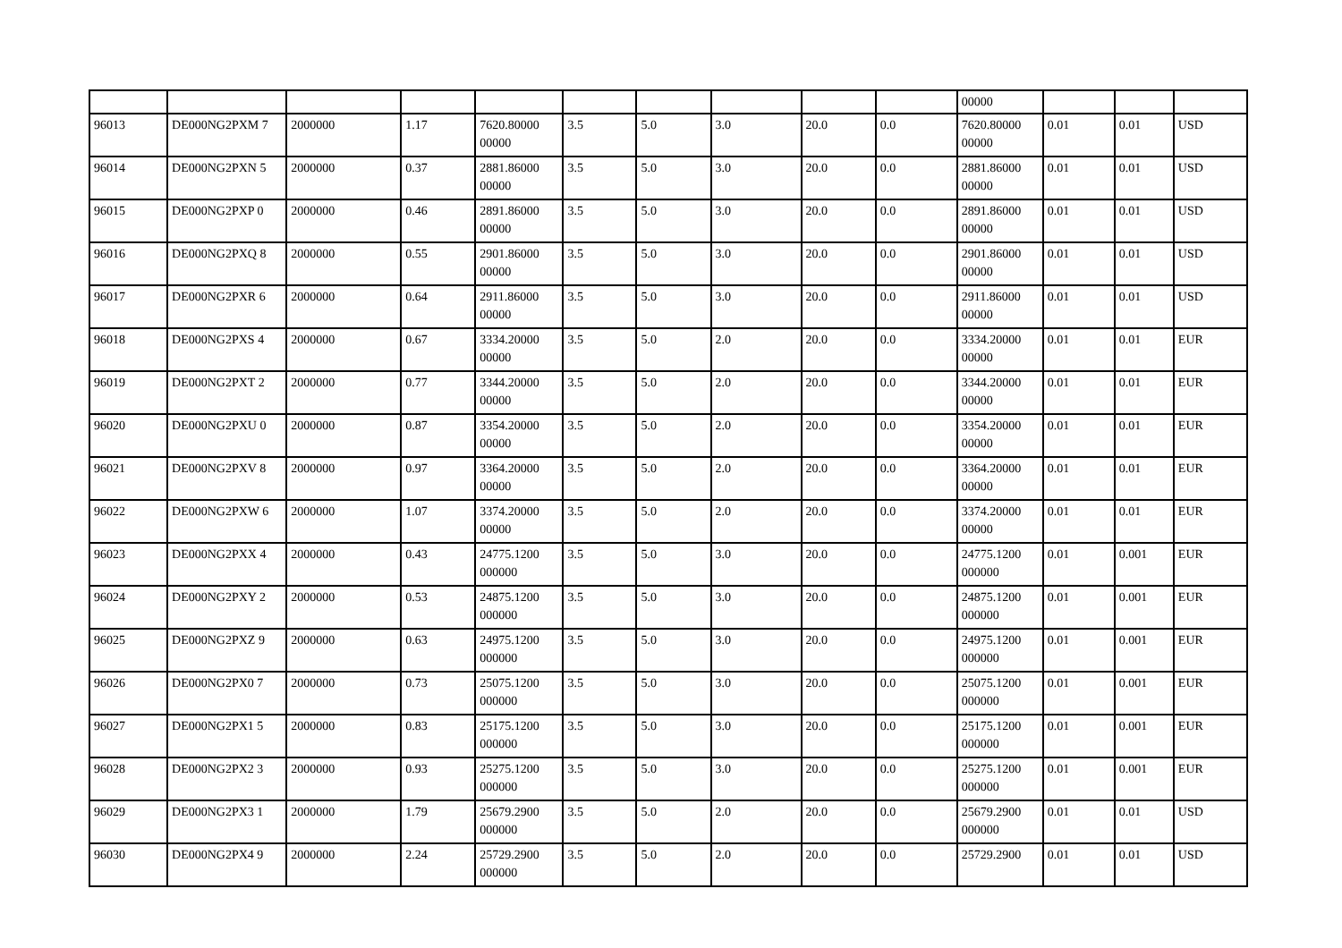| | | | | | | | | | | 00000 | | | |
| 96013 | DE000NG2PXM 7 | 2000000 | 1.17 | 7620.80000 00000 | 3.5 | 5.0 | 3.0 | 20.0 | 0.0 | 7620.80000 00000 | 0.01 | 0.01 | USD |
| 96014 | DE000NG2PXN 5 | 2000000 | 0.37 | 2881.86000 00000 | 3.5 | 5.0 | 3.0 | 20.0 | 0.0 | 2881.86000 00000 | 0.01 | 0.01 | USD |
| 96015 | DE000NG2PXP 0 | 2000000 | 0.46 | 2891.86000 00000 | 3.5 | 5.0 | 3.0 | 20.0 | 0.0 | 2891.86000 00000 | 0.01 | 0.01 | USD |
| 96016 | DE000NG2PXQ 8 | 2000000 | 0.55 | 2901.86000 00000 | 3.5 | 5.0 | 3.0 | 20.0 | 0.0 | 2901.86000 00000 | 0.01 | 0.01 | USD |
| 96017 | DE000NG2PXR 6 | 2000000 | 0.64 | 2911.86000 00000 | 3.5 | 5.0 | 3.0 | 20.0 | 0.0 | 2911.86000 00000 | 0.01 | 0.01 | USD |
| 96018 | DE000NG2PXS 4 | 2000000 | 0.67 | 3334.20000 00000 | 3.5 | 5.0 | 2.0 | 20.0 | 0.0 | 3334.20000 00000 | 0.01 | 0.01 | EUR |
| 96019 | DE000NG2PXT 2 | 2000000 | 0.77 | 3344.20000 00000 | 3.5 | 5.0 | 2.0 | 20.0 | 0.0 | 3344.20000 00000 | 0.01 | 0.01 | EUR |
| 96020 | DE000NG2PXU 0 | 2000000 | 0.87 | 3354.20000 00000 | 3.5 | 5.0 | 2.0 | 20.0 | 0.0 | 3354.20000 00000 | 0.01 | 0.01 | EUR |
| 96021 | DE000NG2PXV 8 | 2000000 | 0.97 | 3364.20000 00000 | 3.5 | 5.0 | 2.0 | 20.0 | 0.0 | 3364.20000 00000 | 0.01 | 0.01 | EUR |
| 96022 | DE000NG2PXW 6 | 2000000 | 1.07 | 3374.20000 00000 | 3.5 | 5.0 | 2.0 | 20.0 | 0.0 | 3374.20000 00000 | 0.01 | 0.01 | EUR |
| 96023 | DE000NG2PXX 4 | 2000000 | 0.43 | 24775.1200 000000 | 3.5 | 5.0 | 3.0 | 20.0 | 0.0 | 24775.1200 000000 | 0.01 | 0.001 | EUR |
| 96024 | DE000NG2PXY 2 | 2000000 | 0.53 | 24875.1200 000000 | 3.5 | 5.0 | 3.0 | 20.0 | 0.0 | 24875.1200 000000 | 0.01 | 0.001 | EUR |
| 96025 | DE000NG2PXZ 9 | 2000000 | 0.63 | 24975.1200 000000 | 3.5 | 5.0 | 3.0 | 20.0 | 0.0 | 24975.1200 000000 | 0.01 | 0.001 | EUR |
| 96026 | DE000NG2PX0 7 | 2000000 | 0.73 | 25075.1200 000000 | 3.5 | 5.0 | 3.0 | 20.0 | 0.0 | 25075.1200 000000 | 0.01 | 0.001 | EUR |
| 96027 | DE000NG2PX1 5 | 2000000 | 0.83 | 25175.1200 000000 | 3.5 | 5.0 | 3.0 | 20.0 | 0.0 | 25175.1200 000000 | 0.01 | 0.001 | EUR |
| 96028 | DE000NG2PX2 3 | 2000000 | 0.93 | 25275.1200 000000 | 3.5 | 5.0 | 3.0 | 20.0 | 0.0 | 25275.1200 000000 | 0.01 | 0.001 | EUR |
| 96029 | DE000NG2PX3 1 | 2000000 | 1.79 | 25679.2900 000000 | 3.5 | 5.0 | 2.0 | 20.0 | 0.0 | 25679.2900 000000 | 0.01 | 0.01 | USD |
| 96030 | DE000NG2PX4 9 | 2000000 | 2.24 | 25729.2900 000000 | 3.5 | 5.0 | 2.0 | 20.0 | 0.0 | 25729.2900 | 0.01 | 0.01 | USD |